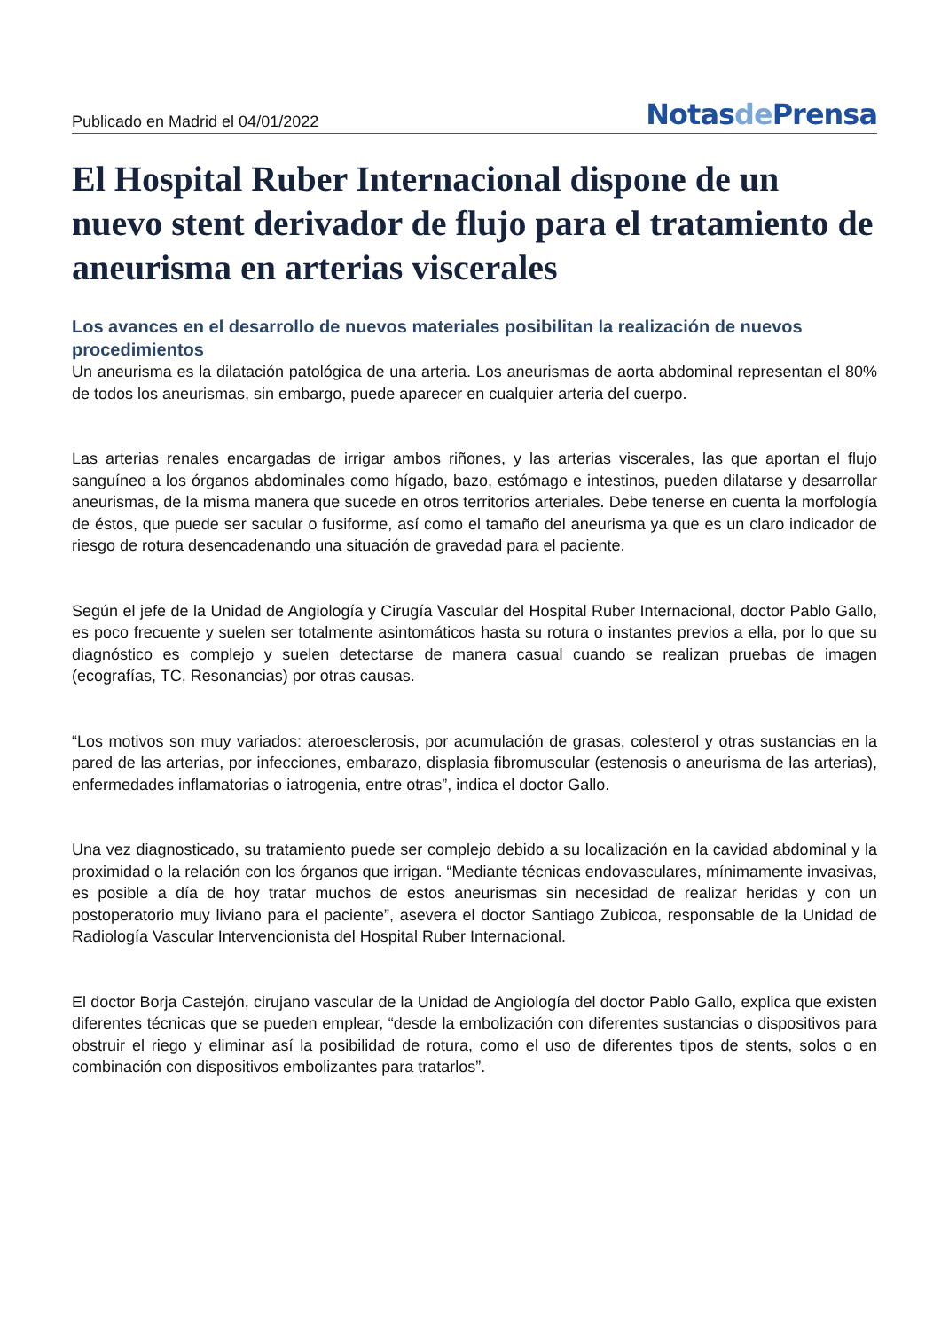Publicado en Madrid el 04/01/2022
Notasde Prensa
El Hospital Ruber Internacional dispone de un nuevo stent derivador de flujo para el tratamiento de aneurisma en arterias viscerales
Los avances en el desarrollo de nuevos materiales posibilitan la realización de nuevos procedimientos
Un aneurisma es la dilatación patológica de una arteria. Los aneurismas de aorta abdominal representan el 80% de todos los aneurismas, sin embargo, puede aparecer en cualquier arteria del cuerpo.
Las arterias renales encargadas de irrigar ambos riñones, y las arterias viscerales, las que aportan el flujo sanguíneo a los órganos abdominales como hígado, bazo, estómago e intestinos, pueden dilatarse y desarrollar aneurismas, de la misma manera que sucede en otros territorios arteriales. Debe tenerse en cuenta la morfología de éstos, que puede ser sacular o fusiforme, así como el tamaño del aneurisma ya que es un claro indicador de riesgo de rotura desencadenando una situación de gravedad para el paciente.
Según el jefe de la Unidad de Angiología y Cirugía Vascular del Hospital Ruber Internacional, doctor Pablo Gallo, es poco frecuente y suelen ser totalmente asintomáticos hasta su rotura o instantes previos a ella, por lo que su diagnóstico es complejo y suelen detectarse de manera casual cuando se realizan pruebas de imagen (ecografías, TC, Resonancias) por otras causas.
“Los motivos son muy variados: ateroesclerosis, por acumulación de grasas, colesterol y otras sustancias en la pared de las arterias, por infecciones, embarazo, displasia fibromuscular (estenosis o aneurisma de las arterias), enfermedades inflamatorias o iatrogenia, entre otras”, indica el doctor Gallo.
Una vez diagnosticado, su tratamiento puede ser complejo debido a su localización en la cavidad abdominal y la proximidad o la relación con los órganos que irrigan. “Mediante técnicas endovasculares, mínimamente invasivas, es posible a día de hoy tratar muchos de estos aneurismas sin necesidad de realizar heridas y con un postoperatorio muy liviano para el paciente”, asevera el doctor Santiago Zubicoa, responsable de la Unidad de Radiología Vascular Intervencionista del Hospital Ruber Internacional.
El doctor Borja Castejón, cirujano vascular de la Unidad de Angiología del doctor Pablo Gallo, explica que existen diferentes técnicas que se pueden emplear, “desde la embolización con diferentes sustancias o dispositivos para obstruir el riego y eliminar así la posibilidad de rotura, como el uso de diferentes tipos de stents, solos o en combinación con dispositivos embolizantes para tratarlos”.